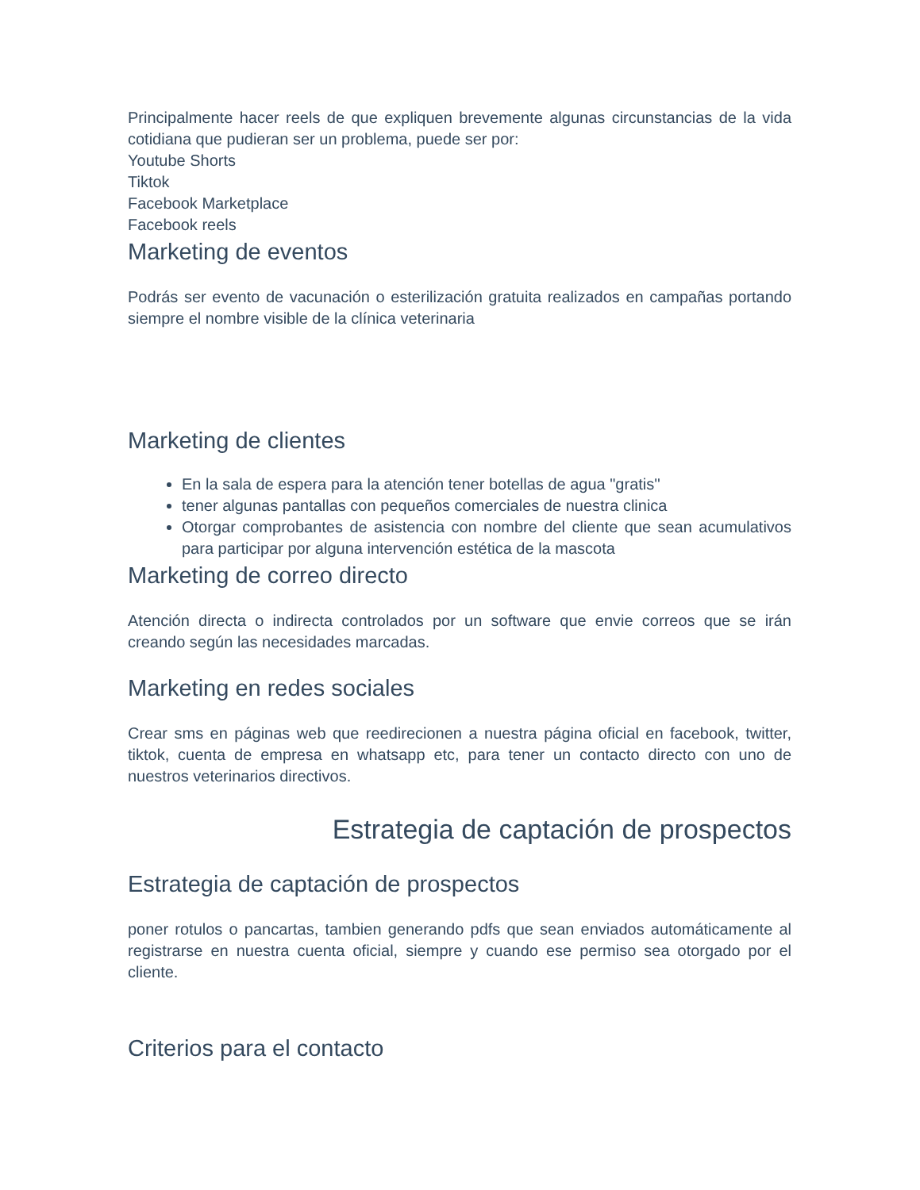Principalmente hacer reels de que expliquen brevemente algunas circunstancias de la vida cotidiana que pudieran ser un problema, puede ser por:
Youtube Shorts
Tiktok
Facebook Marketplace
Facebook reels
Marketing de eventos
Podrás ser evento de vacunación o esterilización gratuita realizados en campañas portando siempre el nombre visible de la clínica veterinaria
Marketing de clientes
En la sala de espera para la atención tener botellas de agua "gratis''
tener algunas pantallas con pequeños comerciales de nuestra clinica
Otorgar comprobantes de asistencia con nombre del cliente que sean acumulativos para participar por alguna intervención estética de la mascota
Marketing de correo directo
Atención directa o indirecta controlados por un software que envie correos que se irán creando según las necesidades marcadas.
Marketing en redes sociales
Crear sms en páginas web que reedirecionen a nuestra página oficial en facebook, twitter, tiktok, cuenta de empresa en whatsapp etc, para tener un contacto directo con uno de nuestros veterinarios directivos.
Estrategia de captación de prospectos
Estrategia de captación de prospectos
poner rotulos o pancartas, tambien generando pdfs que sean enviados automáticamente al registrarse en nuestra cuenta oficial, siempre y cuando ese permiso sea otorgado por el cliente.
Criterios para el contacto